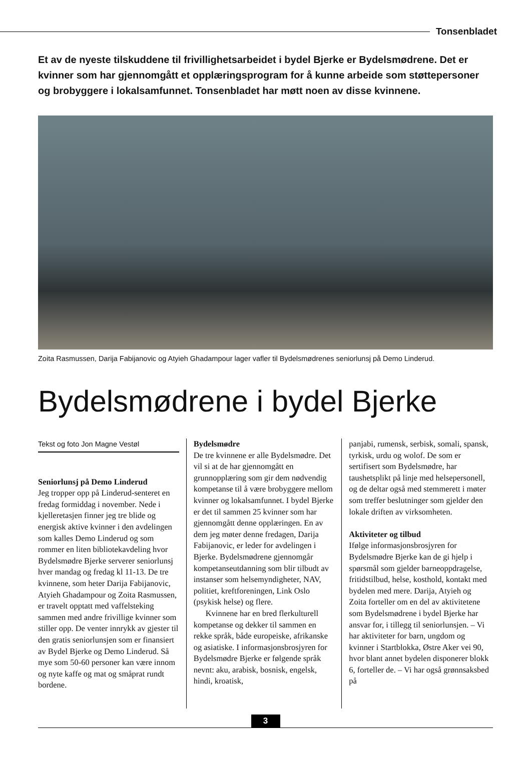Tonsenbladet
Et av de nyeste tilskuddene til frivillighetsarbeidet i bydel Bjerke er Bydelsmødrene. Det er kvinner som har gjennomgått et opplæringsprogram for å kunne arbeide som støttepersoner og brobyggere i lokalsamfunnet. Tonsenbladet har møtt noen av disse kvinnene.
Zoita Rasmussen, Darija Fabijanovic og Atyieh Ghadampour lager vafler til Bydelsmødrenes seniorlunsj på Demo Linderud.
Bydelsmødrene i bydel Bjerke
Tekst og foto Jon Magne Vestøl
Seniorlunsj på Demo Linderud
Jeg tropper opp på Linderud-senteret en fredag formiddag i november. Nede i kjelleretasjen finner jeg tre blide og energisk aktive kvinner i den avdelingen som kalles Demo Linderud og som rommer en liten bibliotekavdeling hvor Bydelsmødre Bjerke serverer seniorlunsj hver mandag og fredag kl 11-13. De tre kvinnene, som heter Darija Fabijanovic, Atyieh Ghadampour og Zoita Rasmussen, er travelt opptatt med vaffelsteking sammen med andre frivillige kvinner som stiller opp. De venter innrykk av gjester til den gratis seniorlunsjen som er finansiert av Bydel Bjerke og Demo Linderud. Så mye som 50-60 personer kan være innom og nyte kaffe og mat og småprat rundt bordene.
Bydelsmødre
De tre kvinnene er alle Bydelsmødre. Det vil si at de har gjennomgått en grunnopplæring som gir dem nødvendig kompetanse til å være brobyggere mellom kvinner og lokalsamfunnet. I bydel Bjerke er det til sammen 25 kvinner som har gjennomgått denne opplæringen. En av dem jeg møter denne fredagen, Darija Fabijanovic, er leder for avdelingen i Bjerke. Bydelsmødrene gjennomgår kompetanseutdanning som blir tilbudt av instanser som helsemyndigheter, NAV, politiet, kreftforeningen, Link Oslo (psykisk helse) og flere.
Kvinnene har en bred flerkulturell kompetanse og dekker til sammen en rekke språk, både europeiske, afrikanske og asiatiske. I informasjonsbrosjyren for Bydelsmødre Bjerke er følgende språk nevnt: aku, arabisk, bosnisk, engelsk, hindi, kroatisk,
panjabi, rumensk, serbisk, somali, spansk, tyrkisk, urdu og wolof. De som er sertifisert som Bydelsmødre, har taushetsplikt på linje med helsepersonell, og de deltar også med stemmerett i møter som treffer beslutninger som gjelder den lokale driften av virksomheten.
Aktiviteter og tilbud
Ifølge informasjonsbrosjyren for Bydelsmødre Bjerke kan de gi hjelp i spørsmål som gjelder barneoppdragelse, fritidstilbud, helse, kosthold, kontakt med bydelen med mere. Darija, Atyieh og Zoita forteller om en del av aktivitetene som Bydelsmødrene i bydel Bjerke har ansvar for, i tillegg til seniorlunsjen. – Vi har aktiviteter for barn, ungdom og kvinner i Startblokka, Østre Aker vei 90, hvor blant annet bydelen disponerer blokk 6, forteller de. – Vi har også grønnsaksbed på
3